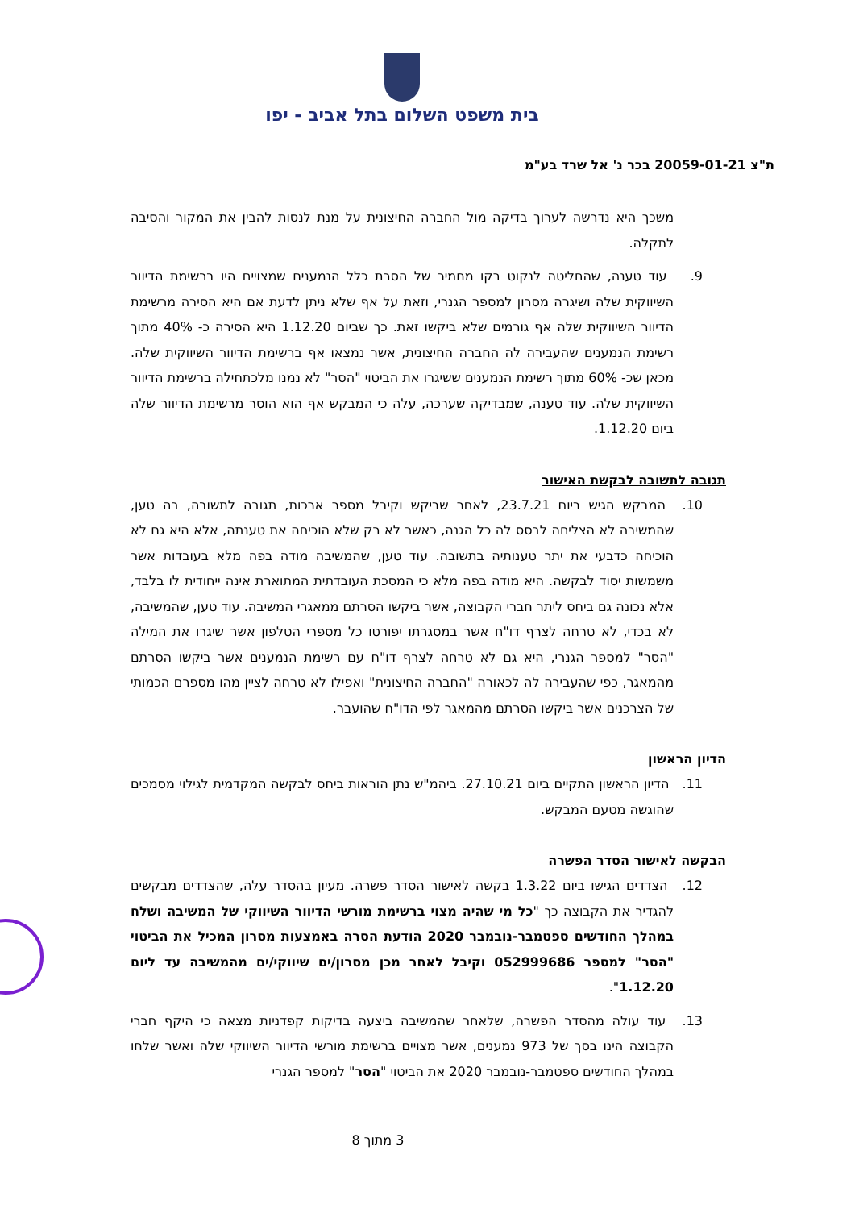בית משפט השלום בתל אביב - יפו
ת"צ 20059-01-21 בכר נ' אל שרד בע"מ
משכך היא נדרשה לערוך בדיקה מול החברה החיצונית על מנת לנסות להבין את המקור והסיבה לתקלה.
9. עוד טענה, שהחליטה לנקוט בקו מחמיר של הסרת כלל הנמענים שמצויים היו ברשימת הדיוור השיווקית שלה ושיגרה מסרון למספר הגנרי, וזאת על אף שלא ניתן לדעת אם היא הסירה מרשימת הדיוור השיווקית שלה אף גורמים שלא ביקשו זאת. כך שביום 1.12.20 היא הסירה כ- 40% מתוך רשימת הנמענים שהעבירה לה החברה החיצונית, אשר נמצאו אף ברשימת הדיוור השיווקית שלה. מכאן שכ- 60% מתוך רשימת הנמענים ששיגרו את הביטוי "הסר" לא נמנו מלכתחילה ברשימת הדיוור השיווקית שלה. עוד טענה, שמבדיקה שערכה, עלה כי המבקש אף הוא הוסר מרשימת הדיוור שלה ביום 1.12.20.
תגובה לתשובה לבקשת האישור
10. המבקש הגיש ביום 23.7.21, לאחר שביקש וקיבל מספר ארכות, תגובה לתשובה, בה טען, שהמשיבה לא הצליחה לבסס לה כל הגנה, כאשר לא רק שלא הוכיחה את טענתה, אלא היא גם לא הוכיחה כדבעי את יתר טענותיה בתשובה. עוד טען, שהמשיבה מודה בפה מלא בעובדות אשר משמשות יסוד לבקשה. היא מודה בפה מלא כי המסכת העובדתית המתוארת אינה ייחודית לו בלבד, אלא נכונה גם ביחס ליתר חברי הקבוצה, אשר ביקשו הסרתם ממאגרי המשיבה. עוד טען, שהמשיבה, לא בכדי, לא טרחה לצרף דו"ח אשר במסגרתו יפורטו כל מספרי הטלפון אשר שיגרו את המילה "הסר" למספר הגנרי, היא גם לא טרחה לצרף דו"ח עם רשימת הנמענים אשר ביקשו הסרתם מהמאגר, כפי שהעבירה לה לכאורה "החברה החיצונית" ואפילו לא טרחה לציין מהו מספרם הכמותי של הצרכנים אשר ביקשו הסרתם מהמאגר לפי הדו"ח שהועבר.
הדיון הראשון
11. הדיון הראשון התקיים ביום 27.10.21. ביהמ"ש נתן הוראות ביחס לבקשה המקדמית לגילוי מסמכים שהוגשה מטעם המבקש.
הבקשה לאישור הסדר הפשרה
12. הצדדים הגישו ביום 1.3.22 בקשה לאישור הסדר פשרה. מעיון בהסדר עלה, שהצדדים מבקשים להגדיר את הקבוצה כך "כל מי שהיה מצוי ברשימת מורשי הדיוור השיווקי של המשיבה ושלח במהלך החודשים ספטמבר-נובמבר 2020 הודעת הסרה באמצעות מסרון המכיל את הביטוי "הסר" למספר 052999686 וקיבל לאחר מכן מסרון/ים שיווקי/ים מהמשיבה עד ליום 1.12.20".
13. עוד עולה מהסדר הפשרה, שלאחר שהמשיבה ביצעה בדיקות קפדניות מצאה כי היקף חברי הקבוצה הינו בסך של 973 נמענים, אשר מצויים ברשימת מורשי הדיוור השיווקי שלה ואשר שלחו במהלך החודשים ספטמבר-נובמבר 2020 את הביטוי "הסר" למספר הגנרי
3 מתוך 8